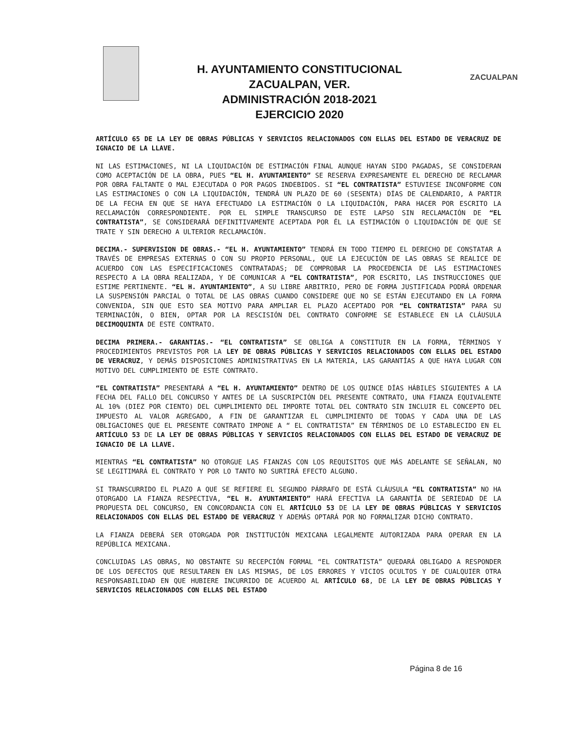H. AYUNTAMIENTO CONSTITUCIONAL
ZACUALPAN, VER.
ADMINISTRACIÓN 2018-2021
EJERCICIO 2020
ZACUALPAN
ARTÍCULO 65 DE LA LEY DE OBRAS PÚBLICAS Y SERVICIOS RELACIONADOS CON ELLAS DEL ESTADO DE VERACRUZ DE IGNACIO DE LA LLAVE.
NI LAS ESTIMACIONES, NI LA LIQUIDACIÓN DE ESTIMACIÓN FINAL AUNQUE HAYAN SIDO PAGADAS, SE CONSIDERAN COMO ACEPTACIÓN DE LA OBRA, PUES “EL H. AYUNTAMIENTO” SE RESERVA EXPRESAMENTE EL DERECHO DE RECLAMAR POR OBRA FALTANTE O MAL EJECUTADA O POR PAGOS INDEBIDOS. SI “EL CONTRATISTA” ESTUVIESE INCONFORME CON LAS ESTIMACIONES O CON LA LIQUIDACIÓN, TENDRÁ UN PLAZO DE 60 (SESENTA) DÍAS DE CALENDARIO, A PARTIR DE LA FECHA EN QUE SE HAYA EFECTUADO LA ESTIMACIÓN O LA LIQUIDACIÓN, PARA HACER POR ESCRITO LA RECLAMACIÓN CORRESPONDIENTE. POR EL SIMPLE TRANSCURSO DE ESTE LAPSO SIN RECLAMACIÓN DE “EL CONTRATISTA”, SE CONSIDERARÁ DEFINITIVAMENTE ACEPTADA POR ÉL LA ESTIMACIÓN O LIQUIDACIÓN DE QUE SE TRATE Y SIN DERECHO A ULTERIOR RECLAMACIÓN.
DECIMA.- SUPERVISION DE OBRAS.- “EL H. AYUNTAMIENTO” TENDRÁ EN TODO TIEMPO EL DERECHO DE CONSTATAR A TRAVÉS DE EMPRESAS EXTERNAS O CON SU PROPIO PERSONAL, QUE LA EJECUCIÓN DE LAS OBRAS SE REALICE DE ACUERDO CON LAS ESPECIFICACIONES CONTRATADAS; DE COMPROBAR LA PROCEDENCIA DE LAS ESTIMACIONES RESPECTO A LA OBRA REALIZADA, Y DE COMUNICAR A “EL CONTRATISTA”, POR ESCRITO, LAS INSTRUCCIONES QUE ESTIME PERTINENTE. “EL H. AYUNTAMIENTO”, A SU LIBRE ARBITRIO, PERO DE FORMA JUSTIFICADA PODRÁ ORDENAR LA SUSPENSIÓN PARCIAL O TOTAL DE LAS OBRAS CUANDO CONSIDERE QUE NO SE ESTÁN EJECUTANDO EN LA FORMA CONVENIDA, SIN QUE ESTO SEA MOTIVO PARA AMPLIAR EL PLAZO ACEPTADO POR “EL CONTRATISTA” PARA SU TERMINACIÓN, O BIEN, OPTAR POR LA RESCISIÓN DEL CONTRATO CONFORME SE ESTABLECE EN LA CLÁUSULA DECIMOQUINTA DE ESTE CONTRATO.
DECIMA PRIMERA.- GARANTIAS.- “EL CONTRATISTA” SE OBLIGA A CONSTITUIR EN LA FORMA, TÉRMINOS Y PROCEDIMIENTOS PREVISTOS POR LA LEY DE OBRAS PÚBLICAS Y SERVICIOS RELACIONADOS CON ELLAS DEL ESTADO DE VERACRUZ, Y DEMÁS DISPOSICIONES ADMINISTRATIVAS EN LA MATERIA, LAS GARANTÍAS A QUE HAYA LUGAR CON MOTIVO DEL CUMPLIMIENTO DE ESTE CONTRATO.
“EL CONTRATISTA” PRESENTARÁ A “EL H. AYUNTAMIENTO” DENTRO DE LOS QUINCE DÍAS HÁBILES SIGUIENTES A LA FECHA DEL FALLO DEL CONCURSO Y ANTES DE LA SUSCRIPCIÓN DEL PRESENTE CONTRATO, UNA FIANZA EQUIVALENTE AL 10% (DIEZ POR CIENTO) DEL CUMPLIMIENTO DEL IMPORTE TOTAL DEL CONTRATO SIN INCLUIR EL CONCEPTO DEL IMPUESTO AL VALOR AGREGADO, A FIN DE GARANTIZAR EL CUMPLIMIENTO DE TODAS Y CADA UNA DE LAS OBLIGACIONES QUE EL PRESENTE CONTRATO IMPONE A “ EL CONTRATISTA” EN TÉRMINOS DE LO ESTABLECIDO EN EL ARTÍCULO 53 DE LA LEY DE OBRAS PÚBLICAS Y SERVICIOS RELACIONADOS CON ELLAS DEL ESTADO DE VERACRUZ DE IGNACIO DE LA LLAVE.
MIENTRAS “EL CONTRATISTA” NO OTORGUE LAS FIANZAS CON LOS REQUISITOS QUE MÁS ADELANTE SE SEÑALAN, NO SE LEGITIMARÁ EL CONTRATO Y POR LO TANTO NO SURTIRÁ EFECTO ALGUNO.
SI TRANSCURRIDO EL PLAZO A QUE SE REFIERE EL SEGUNDO PÁRRAFO DE ESTÁ CLÁUSULA “EL CONTRATISTA” NO HA OTORGADO LA FIANZA RESPECTIVA, “EL H. AYUNTAMIENTO” HARÁ EFECTIVA LA GARANTÍA DE SERIEDAD DE LA PROPUESTA DEL CONCURSO, EN CONCORDANCIA CON EL ARTÍCULO 53 DE LA LEY DE OBRAS PÚBLICAS Y SERVICIOS RELACIONADOS CON ELLAS DEL ESTADO DE VERACRUZ Y ADEMÁS OPTARÁ POR NO FORMALIZAR DICHO CONTRATO.
LA FIANZA DEBERÁ SER OTORGADA POR INSTITUCIÓN MEXICANA LEGALMENTE AUTORIZADA PARA OPERAR EN LA REPÚBLICA MEXICANA.
CONCLUIDAS LAS OBRAS, NO OBSTANTE SU RECEPCIÓN FORMAL “EL CONTRATISTA” QUEDARÁ OBLIGADO A RESPONDER DE LOS DEFECTOS QUE RESULTAREN EN LAS MISMAS, DE LOS ERRORES Y VICIOS OCULTOS Y DE CUALQUIER OTRA RESPONSABILIDAD EN QUE HUBIERE INCURRIDO DE ACUERDO AL ARTÍCULO 68, DE LA LEY DE OBRAS PÚBLICAS Y SERVICIOS RELACIONADOS CON ELLAS DEL ESTADO
Página 8 de 16